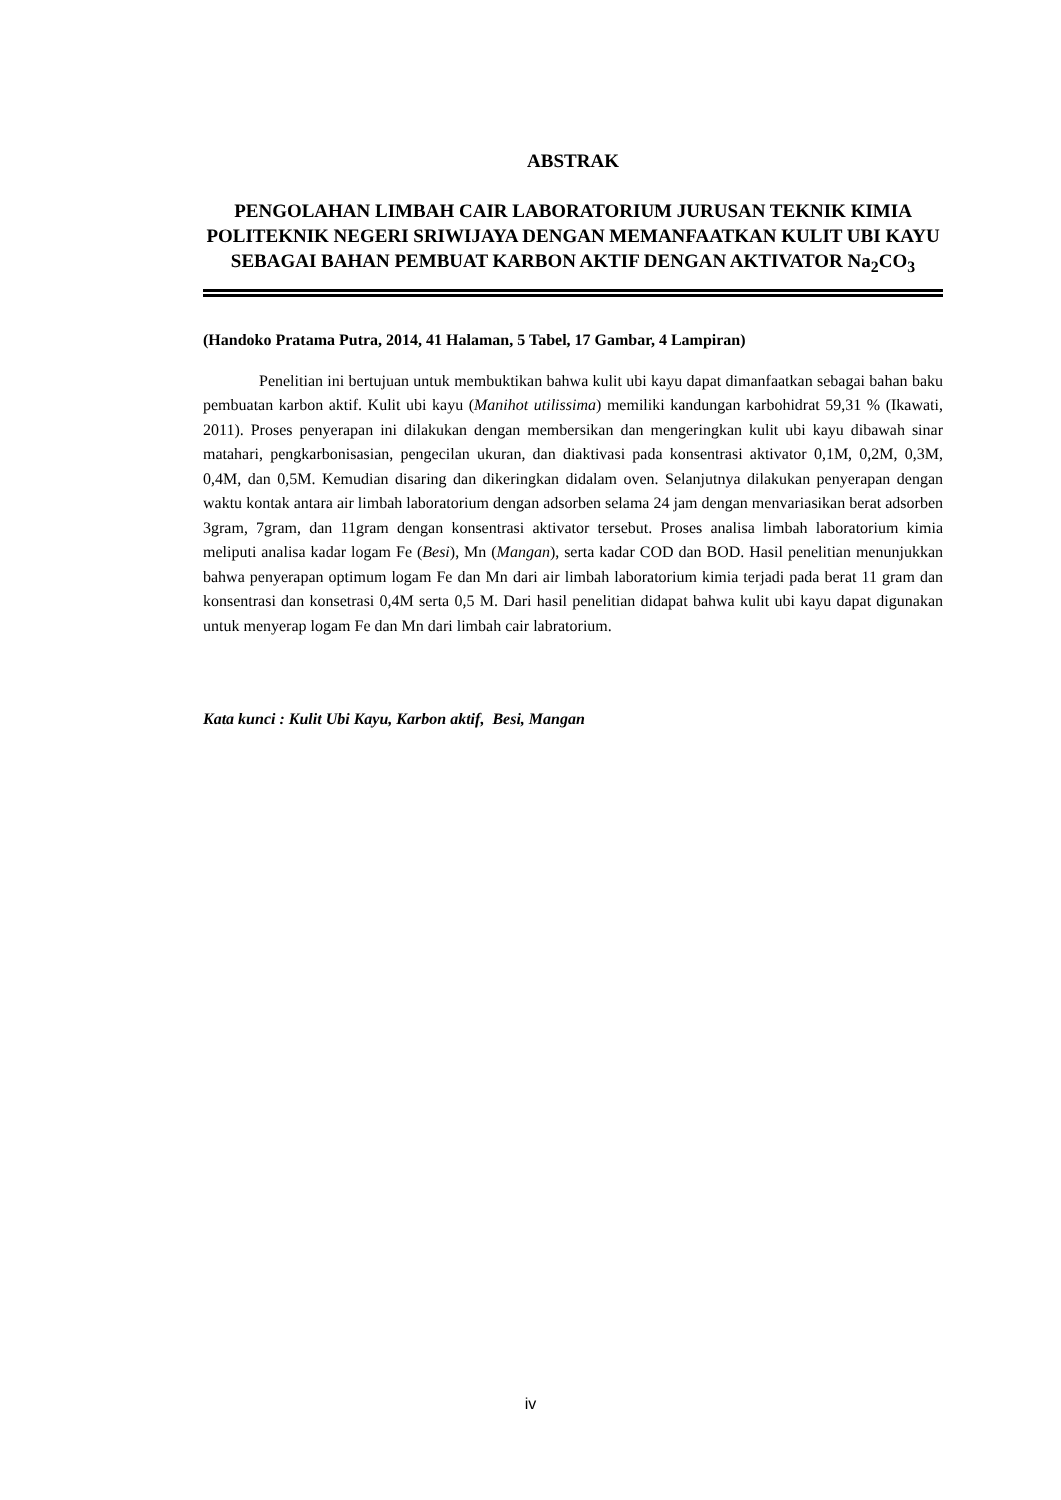ABSTRAK
PENGOLAHAN LIMBAH CAIR LABORATORIUM JURUSAN TEKNIK KIMIA POLITEKNIK NEGERI SRIWIJAYA DENGAN MEMANFAATKAN KULIT UBI KAYU SEBAGAI BAHAN PEMBUAT KARBON AKTIF DENGAN AKTIVATOR Na<sub>2</sub>CO<sub>3</sub>
(Handoko Pratama Putra, 2014, 41 Halaman, 5 Tabel, 17 Gambar, 4 Lampiran)
    Penelitian ini bertujuan untuk membuktikan bahwa kulit ubi kayu dapat dimanfaatkan sebagai bahan baku pembuatan karbon aktif. Kulit ubi kayu (Manihot utilissima) memiliki kandungan karbohidrat 59,31 % (Ikawati, 2011). Proses penyerapan ini dilakukan dengan membersikan dan mengeringkan kulit ubi kayu dibawah sinar matahari, pengkarbonisasian, pengecilan ukuran, dan diaktivasi pada konsentrasi aktivator 0,1M, 0,2M, 0,3M, 0,4M, dan 0,5M. Kemudian disaring dan dikeringkan didalam oven. Selanjutnya dilakukan penyerapan dengan waktu kontak antara air limbah laboratorium dengan adsorben selama 24 jam dengan menvariasikan berat adsorben 3gram, 7gram, dan 11gram dengan konsentrasi aktivator tersebut. Proses analisa limbah laboratorium kimia meliputi analisa kadar logam Fe (Besi), Mn (Mangan), serta kadar COD dan BOD. Hasil penelitian menunjukkan bahwa penyerapan optimum logam Fe dan Mn dari air limbah laboratorium kimia terjadi pada berat 11 gram dan konsentrasi dan konsetrasi 0,4M serta 0,5 M. Dari hasil penelitian didapat bahwa kulit ubi kayu dapat digunakan untuk menyerap logam Fe dan Mn dari limbah cair labratorium.
Kata kunci : Kulit Ubi Kayu, Karbon aktif, Besi, Mangan
iv